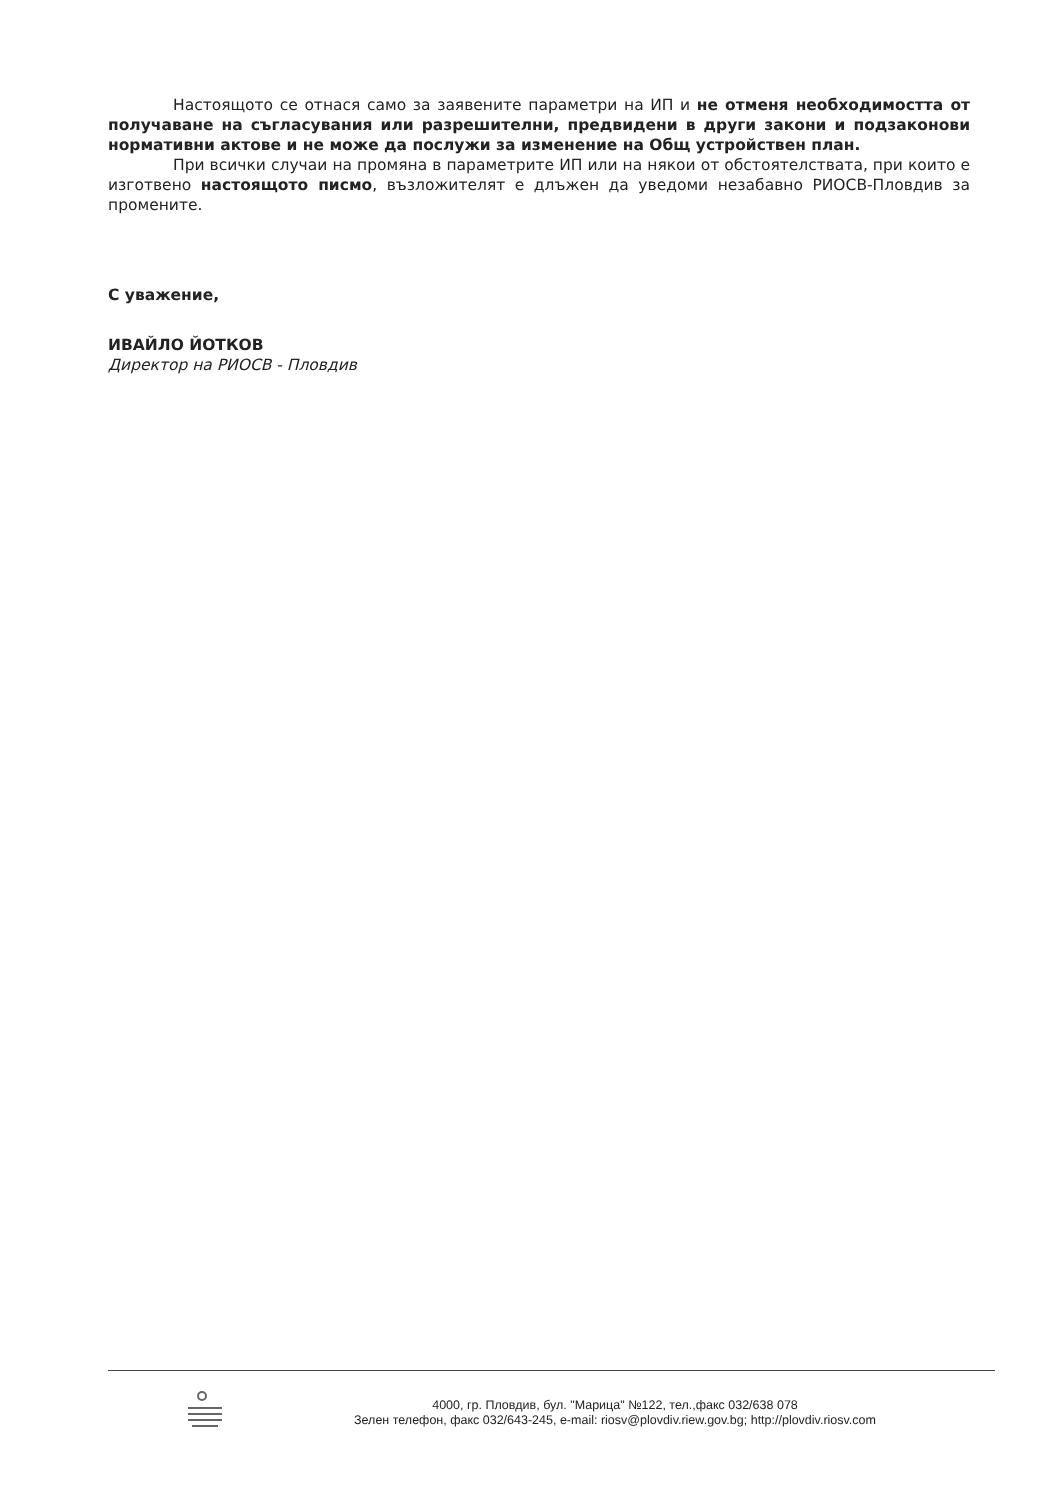Настоящото се отнася само за заявените параметри на ИП и не отменя необходимостта от получаване на съгласувания или разрешителни, предвидени в други закони и подзаконови нормативни актове и не може да послужи за изменение на Общ устройствен план.
При всички случаи на промяна в параметрите ИП или на някои от обстоятелствата, при които е изготвено настоящото писмо, възложителят е длъжен да уведоми незабавно РИОСВ-Пловдив за промените.
С уважение,
ИВАЙЛО ЙОТКОВ
Директор на РИОСВ - Пловдив
4000, гр. Пловдив, бул. "Марица" №122, тел.,факс 032/638 078
Зелен телефон, факс 032/643-245, e-mail: riosv@plovdiv.riew.gov.bg; http://plovdiv.riosv.com